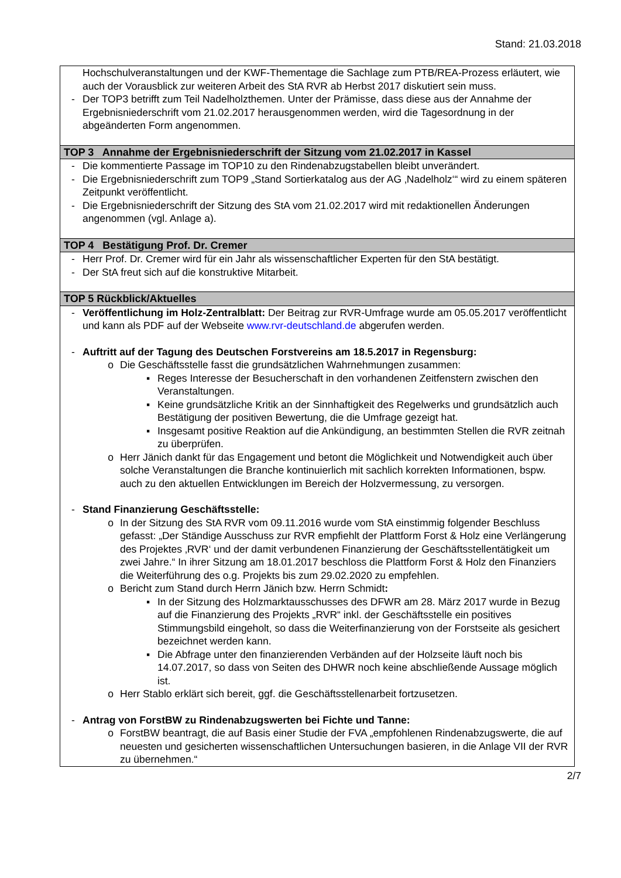Stand: 21.03.2018
| Hochschulveranstaltungen und der KWF-Thementage die Sachlage zum PTB/REA-Prozess erläutert, wie auch der Vorausblick zur weiteren Arbeit des StA RVR ab Herbst 2017 diskutiert sein muss. - Der TOP3 betrifft zum Teil Nadelholzthemen. Unter der Prämisse, dass diese aus der Annahme der Ergebnisniederschrift vom 21.02.2017 herausgenommen werden, wird die Tagesordnung in der abgeänderten Form angenommen. |
| TOP 3 Annahme der Ergebnisniederschrift der Sitzung vom 21.02.2017 in Kassel |
| - Die kommentierte Passage im TOP10 zu den Rindenabzugstabellen bleibt unverändert. - Die Ergebnisniederschrift zum TOP9 „Stand Sortierkatalog aus der AG ‚Nadelholz‘“ wird zu einem späteren Zeitpunkt veröffentlicht. - Die Ergebnisniederschrift der Sitzung des StA vom 21.02.2017 wird mit redaktionellen Änderungen angenommen (vgl. Anlage a). |
| TOP 4 Bestätigung Prof. Dr. Cremer |
| - Herr Prof. Dr. Cremer wird für ein Jahr als wissenschaftlicher Experten für den StA bestätigt. - Der StA freut sich auf die konstruktive Mitarbeit. |
| TOP 5 Rückblick/Aktuelles |
| - Veröffentlichung im Holz-Zentralblatt: Der Beitrag zur RVR-Umfrage wurde am 05.05.2017 veröffentlicht und kann als PDF auf der Webseite www.rvr-deutschland.de abgerufen werden. - Auftritt auf der Tagung des Deutschen Forstvereins am 18.5.2017 in Regensburg: o Die Geschäftsstelle fasst die grundsätzlichen Wahrnehmungen zusammen: ▪ Reges Interesse der Besucherschaft in den vorhandenen Zeitfenstern zwischen den Veranstaltungen. ▪ Keine grundsätzliche Kritik an der Sinnhaftigkeit des Regelwerks und grundsätzlich auch Bestätigung der positiven Bewertung, die die Umfrage gezeigt hat. ▪ Insgesamt positive Reaktion auf die Ankündigung, an bestimmten Stellen die RVR zeitnah zu überprüfen. o Herr Jänich dankt für das Engagement und betont die Möglichkeit und Notwendigkeit auch über solche Veranstaltungen die Branche kontinuierlich mit sachlich korrekten Informationen, bspw. auch zu den aktuellen Entwicklungen im Bereich der Holzvermessung, zu versorgen. - Stand Finanzierung Geschäftsstelle: o In der Sitzung des StA RVR vom 09.11.2016 wurde vom StA einstimmig folgender Beschluss gefasst: „Der Ständige Ausschuss zur RVR empfiehlt der Plattform Forst & Holz eine Verlängerung des Projektes ‚RVR‘ und der damit verbundenen Finanzierung der Geschäftsstellentätigkeit um zwei Jahre.“ In ihrer Sitzung am 18.01.2017 beschloss die Plattform Forst & Holz den Finanziers die Weiterführung des o.g. Projekts bis zum 29.02.2020 zu empfehlen. o Bericht zum Stand durch Herrn Jänich bzw. Herrn Schmidt : ▪ In der Sitzung des Holzmarktausschusses des DFWR am 28. März 2017 wurde in Bezug auf die Finanzierung des Projekts „RVR“ inkl. der Geschäftsstelle ein positives Stimmungsbild eingeholt, so dass die Weiterfinanzierung von der Forstseite als gesichert bezeichnet werden kann. ▪ Die Abfrage unter den finanzierenden Verbänden auf der Holzseite läuft noch bis 14.07.2017, so dass von Seiten des DHWR noch keine abschließende Aussage möglich ist. o Herr Stablo erklärt sich bereit, ggf. die Geschäftsstellenarbeit fortzusetzen. - Antrag von ForstBW zu Rindenabzugswerten bei Fichte und Tanne: o ForstBW beantragt, die auf Basis einer Studie der FVA „empfohlenen Rindenabzugswerte, die auf neuesten und gesicherten wissenschaftlichen Untersuchungen basieren, in die Anlage VII der RVR zu übernehmen.“ |
2/7